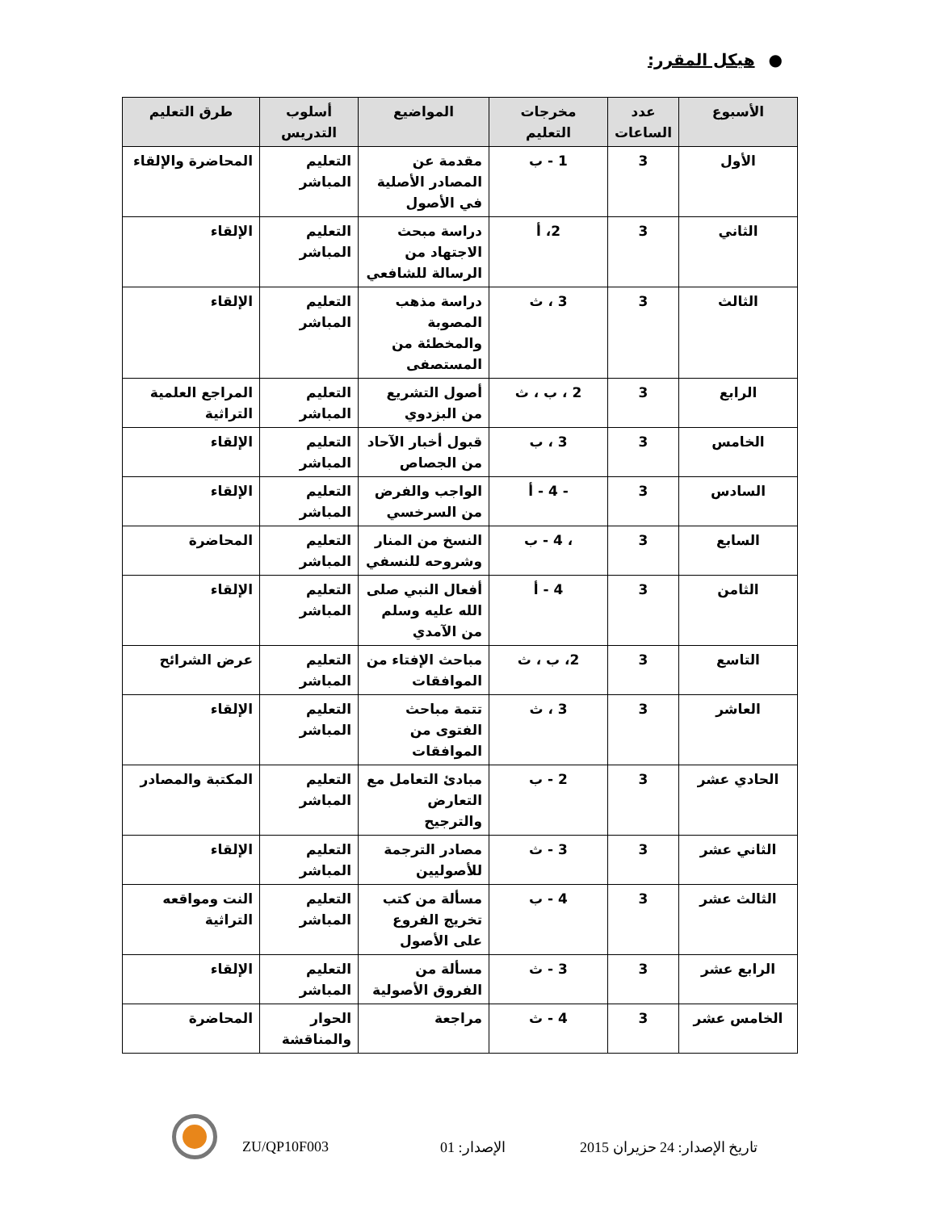● هيكل المقرر:
| الأسبوع | عدد الساعات | مخرجات التعليم | المواضيع | أسلوب التدريس | طرق التعليم |
| --- | --- | --- | --- | --- | --- |
| الأول | 3 | 1 - ب | مقدمة عن المصادر الأصلية في الأصول | التعليم المباشر | المحاضرة والإلقاء |
| الثاني | 3 | 2، أ | دراسة مبحث الاجتهاد من الرسالة للشافعي | التعليم المباشر | الإلقاء |
| الثالث | 3 | 3 ، ث | دراسة مذهب المصوبة والمخطئة من المستصفى | التعليم المباشر | الإلقاء |
| الرابع | 3 | 2 ، ب ، ث | أصول التشريع من البزدوي | التعليم المباشر | المراجع العلمية التراثية |
| الخامس | 3 | 3 ، ب | قبول أخبار الآحاد من الجصاص | التعليم المباشر | الإلقاء |
| السادس | 3 | - 4 - أ | الواجب والفرض من السرخسي | التعليم المباشر | الإلقاء |
| السابع | 3 | ، 4 - ب | النسخ من المنار وشروحه للنسفي | التعليم المباشر | المحاضرة |
| الثامن | 3 | 4 - أ | أفعال النبي صلى الله عليه وسلم من الآمدي | التعليم المباشر | الإلقاء |
| التاسع | 3 | 2، ب ، ث | مباحث الإفتاء من الموافقات | التعليم المباشر | عرض الشرائح |
| العاشر | 3 | 3 ، ث | تتمة مباحث الفتوى من الموافقات | التعليم المباشر | الإلقاء |
| الحادي عشر | 3 | 2 - ب | مبادئ التعامل مع التعارض والترجيح | التعليم المباشر | المكتبة والمصادر |
| الثاني عشر | 3 | 3 - ث | مصادر الترجمة للأصوليين | التعليم المباشر | الإلقاء |
| الثالث عشر | 3 | 4 - ب | مسألة من كتب تخريج الفروع على الأصول | التعليم المباشر | النت ومواقعه التراثية |
| الرابع عشر | 3 | 3 - ث | مسألة من الفروق الأصولية | التعليم المباشر | الإلقاء |
| الخامس عشر | 3 | 4 - ث | مراجعة | الحوار والمناقشة | المحاضرة |
ZU/QP10F003 الإصدار: 01 تاريخ الإصدار: 24 حزيران 2015